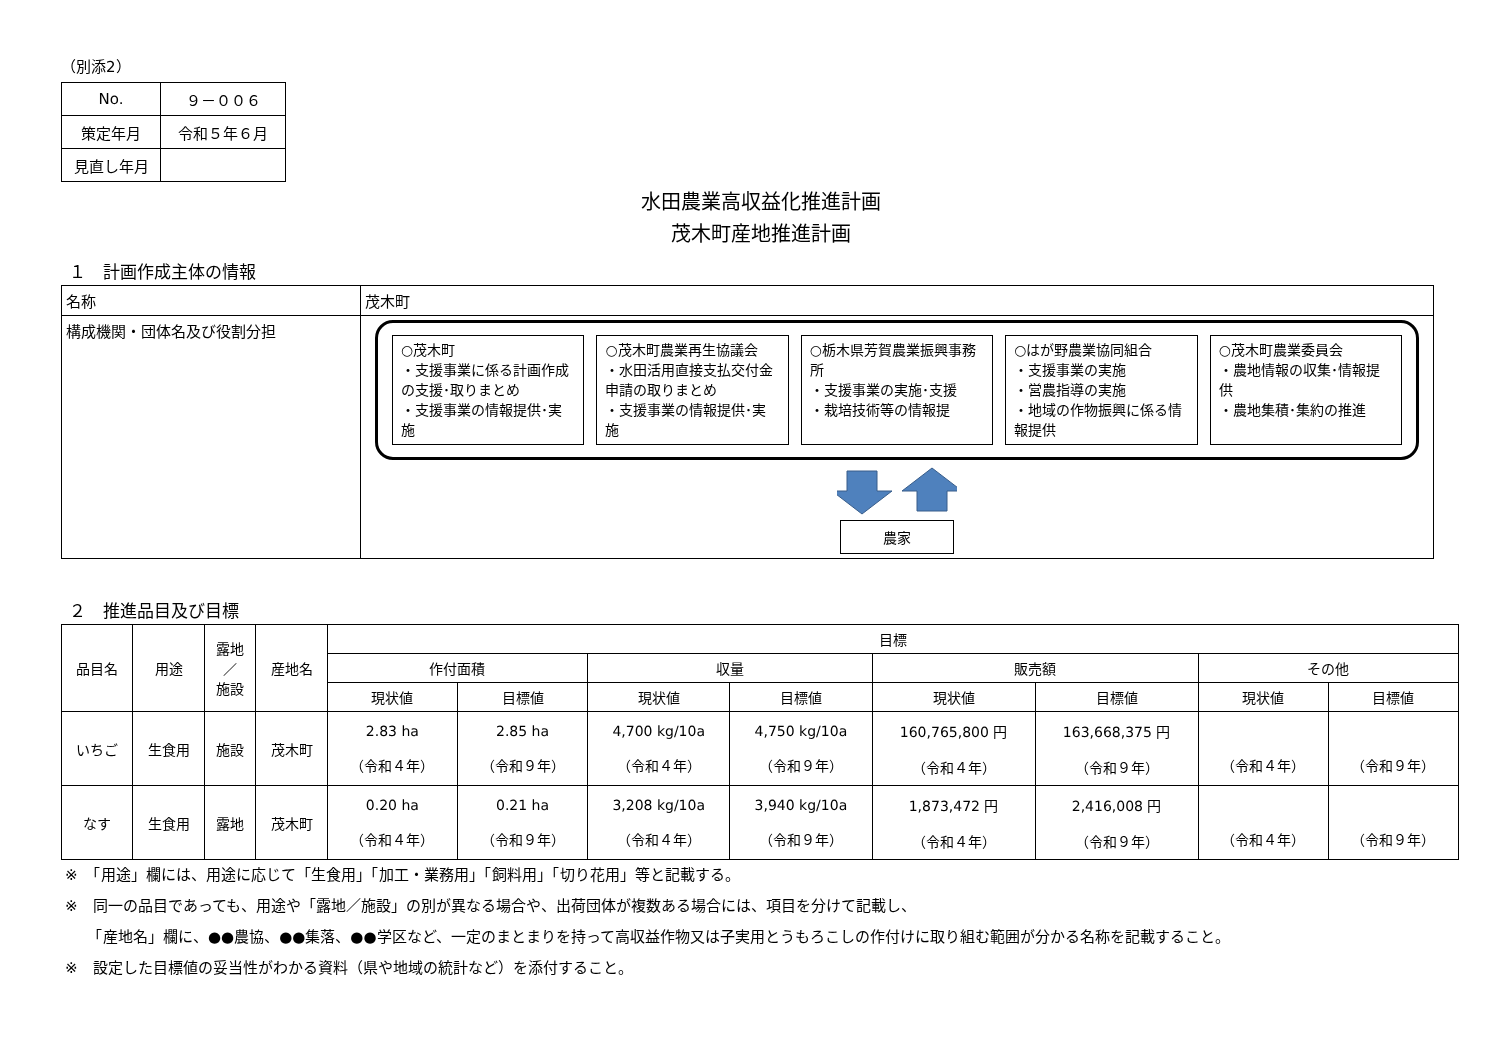（別添2）
| No. | ９－００６ |
| 策定年月 | 令和５年６月 |
| 見直し年月 | |
水田農業高収益化推進計画
茂木町産地推進計画
１　計画作成主体の情報
| 名称 | 茂木町 |
| 構成機関・団体名及び役割分担 | ○茂木町 ・支援事業に係る計画作成の支援･取りまとめ ・支援事業の情報提供･実施 ○茂木町農業再生協議会 ・水田活用直接支払交付金申請の取りまとめ ・支援事業の情報提供･実施 ○栃木県芳賀農業振興事務所 ・支援事業の実施･支援 ・栽培技術等の情報提 ○はが野農業協同組合 ・支援事業の実施 ・営農指導の実施 ・地域の作物振興に係る情報提供 ○茂木町農業委員会 ・農地情報の収集･情報提供 ・農地集積･集約の推進 農家 |
２　推進品目及び目標
| 品目名 | 用途 | 露地 ／ 施設 | 産地名 | 目標 | | | | | | | |
| --- | --- | --- | --- | --- | --- | --- | --- | --- | --- | --- | --- |
| | | | | 作付面積 | | 収量 | | 販売額 | | その他 | |
| | | | | 現状値 | 目標値 | 現状値 | 目標値 | 現状値 | 目標値 | 現状値 | 目標値 |
| いちご | 生食用 | 施設 | 茂木町 | 2.83 ha （令和４年） | 2.85 ha （令和９年） | 4,700 kg/10a （令和４年） | 4,750 kg/10a （令和９年） | 160,765,800 円 （令和４年） | 163,668,375 円 （令和９年） | （令和４年） | （令和９年） |
| なす | 生食用 | 露地 | 茂木町 | 0.20 ha （令和４年） | 0.21 ha （令和９年） | 3,208 kg/10a （令和４年） | 3,940 kg/10a （令和９年） | 1,873,472 円 （令和４年） | 2,416,008 円 （令和９年） | （令和４年） | （令和９年） |
※　「用途」欄には、用途に応じて「生食用」「加工・業務用」「飼料用」「切り花用」等と記載する。
※　同一の品目であっても、用途や「露地／施設」の別が異なる場合や、出荷団体が複数ある場合には、項目を分けて記載し、
　　「産地名」欄に、●●農協、●●集落、●●学区など、一定のまとまりを持って高収益作物又は子実用とうもろこしの作付けに取り組む範囲が分かる名称を記載すること。
※　設定した目標値の妥当性がわかる資料（県や地域の統計など）を添付すること。